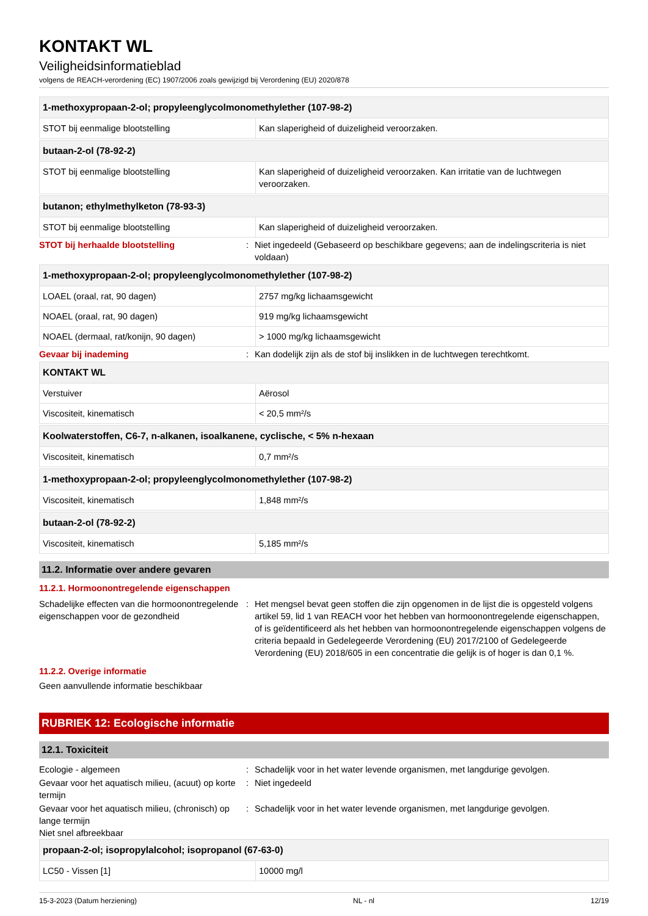KONTAKT WL
Veiligheidsinformatieblad
volgens de REACH-verordening (EC) 1907/2006 zoals gewijzigd bij Verordening (EU) 2020/878
| 1-methoxypropaan-2-ol; propyleenglycolmonomethylether (107-98-2) | |
| --- | --- |
| STOT bij eenmalige blootstelling | Kan slaperigheid of duizeligheid veroorzaken. |
| butaan-2-ol (78-92-2) | |
| --- | --- |
| STOT bij eenmalige blootstelling | Kan slaperigheid of duizeligheid veroorzaken. Kan irritatie van de luchtwegen veroorzaken. |
| butanon; ethylmethylketon (78-93-3) | |
| --- | --- |
| STOT bij eenmalige blootstelling | Kan slaperigheid of duizeligheid veroorzaken. |
STOT bij herhaalde blootstelling : Niet ingedeeld (Gebaseerd op beschikbare gegevens; aan de indelingscriteria is niet voldaan)
| 1-methoxypropaan-2-ol; propyleenglycolmonomethylether (107-98-2) | |
| --- | --- |
| LOAEL (oraal, rat, 90 dagen) | 2757 mg/kg lichaamsgewicht |
| NOAEL (oraal, rat, 90 dagen) | 919 mg/kg lichaamsgewicht |
| NOAEL (dermaal, rat/konijn, 90 dagen) | > 1000 mg/kg lichaamsgewicht |
Gevaar bij inademing : Kan dodelijk zijn als de stof bij inslikken in de luchtwegen terechtkomt.
| KONTAKT WL | |
| --- | --- |
| Verstuiver | Aërosol |
| Viscositeit, kinematisch | < 20,5 mm²/s |
| Koolwaterstoffen, C6-7, n-alkanen, isoalkanene, cyclische, < 5% n-hexaan | |
| --- | --- |
| Viscositeit, kinematisch | 0,7 mm²/s |
| 1-methoxypropaan-2-ol; propyleenglycolmonomethylether (107-98-2) | |
| --- | --- |
| Viscositeit, kinematisch | 1,848 mm²/s |
| butaan-2-ol (78-92-2) | |
| --- | --- |
| Viscositeit, kinematisch | 5,185 mm²/s |
11.2. Informatie over andere gevaren
11.2.1. Hormoonontregelende eigenschappen
Schadelijke effecten van die hormoonontregelende eigenschappen voor de gezondheid
: Het mengsel bevat geen stoffen die zijn opgenomen in de lijst die is opgesteld volgens artikel 59, lid 1 van REACH voor het hebben van hormoonontregelende eigenschappen, of is geïdentificeerd als het hebben van hormoonontregelende eigenschappen volgens de criteria bepaald in Gedelegeerde Verordening (EU) 2017/2100 of Gedelegeerde Verordening (EU) 2018/605 in een concentratie die gelijk is of hoger is dan 0,1 %.
11.2.2. Overige informatie
Geen aanvullende informatie beschikbaar
RUBRIEK 12: Ecologische informatie
12.1. Toxiciteit
Ecologie - algemeen : Schadelijk voor in het water levende organismen, met langdurige gevolgen.
Gevaar voor het aquatisch milieu, (acuut) op korte termijn
: Niet ingedeeld
Gevaar voor het aquatisch milieu, (chronisch) op lange termijn
: Schadelijk voor in het water levende organismen, met langdurige gevolgen.
Niet snel afbreekbaar
| propaan-2-ol; isopropylalcohol; isopropanol (67-63-0) | |
| --- | --- |
| LC50 - Vissen [1] | 10000 mg/l |
15-3-2023 (Datum herziening) NL - nl 12/19